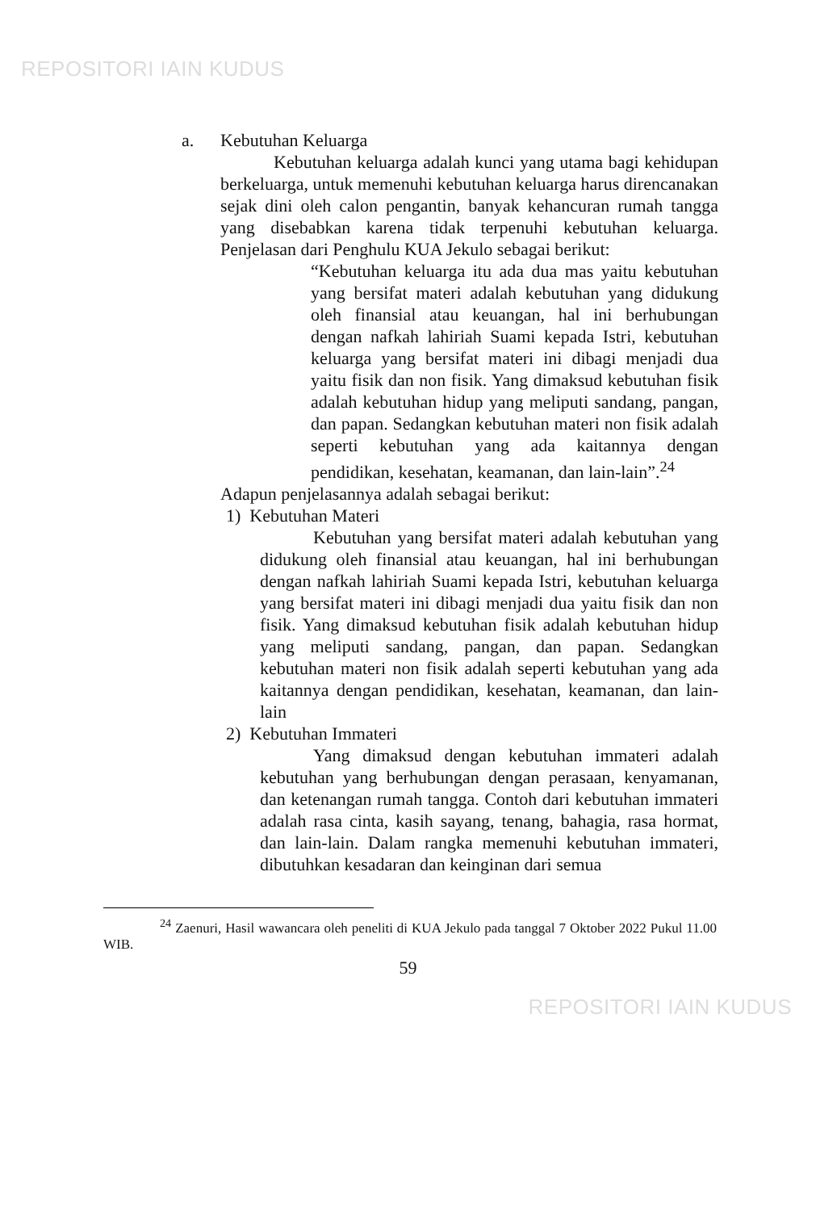REPOSITORI IAIN KUDUS
a. Kebutuhan Keluarga
Kebutuhan keluarga adalah kunci yang utama bagi kehidupan berkeluarga, untuk memenuhi kebutuhan keluarga harus direncanakan sejak dini oleh calon pengantin, banyak kehancuran rumah tangga yang disebabkan karena tidak terpenuhi kebutuhan keluarga. Penjelasan dari Penghulu KUA Jekulo sebagai berikut:
“Kebutuhan keluarga itu ada dua mas yaitu kebutuhan yang bersifat materi adalah kebutuhan yang didukung oleh finansial atau keuangan, hal ini berhubungan dengan nafkah lahiriah Suami kepada Istri, kebutuhan keluarga yang bersifat materi ini dibagi menjadi dua yaitu fisik dan non fisik. Yang dimaksud kebutuhan fisik adalah kebutuhan hidup yang meliputi sandang, pangan, dan papan. Sedangkan kebutuhan materi non fisik adalah seperti kebutuhan yang ada kaitannya dengan pendidikan, kesehatan, keamanan, dan lain-lain”.<sup>24</sup>
Adapun penjelasannya adalah sebagai berikut:
1) Kebutuhan Materi
Kebutuhan yang bersifat materi adalah kebutuhan yang didukung oleh finansial atau keuangan, hal ini berhubungan dengan nafkah lahiriah Suami kepada Istri, kebutuhan keluarga yang bersifat materi ini dibagi menjadi dua yaitu fisik dan non fisik. Yang dimaksud kebutuhan fisik adalah kebutuhan hidup yang meliputi sandang, pangan, dan papan. Sedangkan kebutuhan materi non fisik adalah seperti kebutuhan yang ada kaitannya dengan pendidikan, kesehatan, keamanan, dan lain-lain
2) Kebutuhan Immateri
Yang dimaksud dengan kebutuhan immateri adalah kebutuhan yang berhubungan dengan perasaan, kenyamanan, dan ketenangan rumah tangga. Contoh dari kebutuhan immateri adalah rasa cinta, kasih sayang, tenang, bahagia, rasa hormat, dan lain-lain. Dalam rangka memenuhi kebutuhan immateri, dibutuhkan kesadaran dan keinginan dari semua
<sup>24</sup> Zaenuri, Hasil wawancara oleh peneliti di KUA Jekulo pada tanggal 7 Oktober 2022 Pukul 11.00 WIB.
59
REPOSITORI IAIN KUDUS